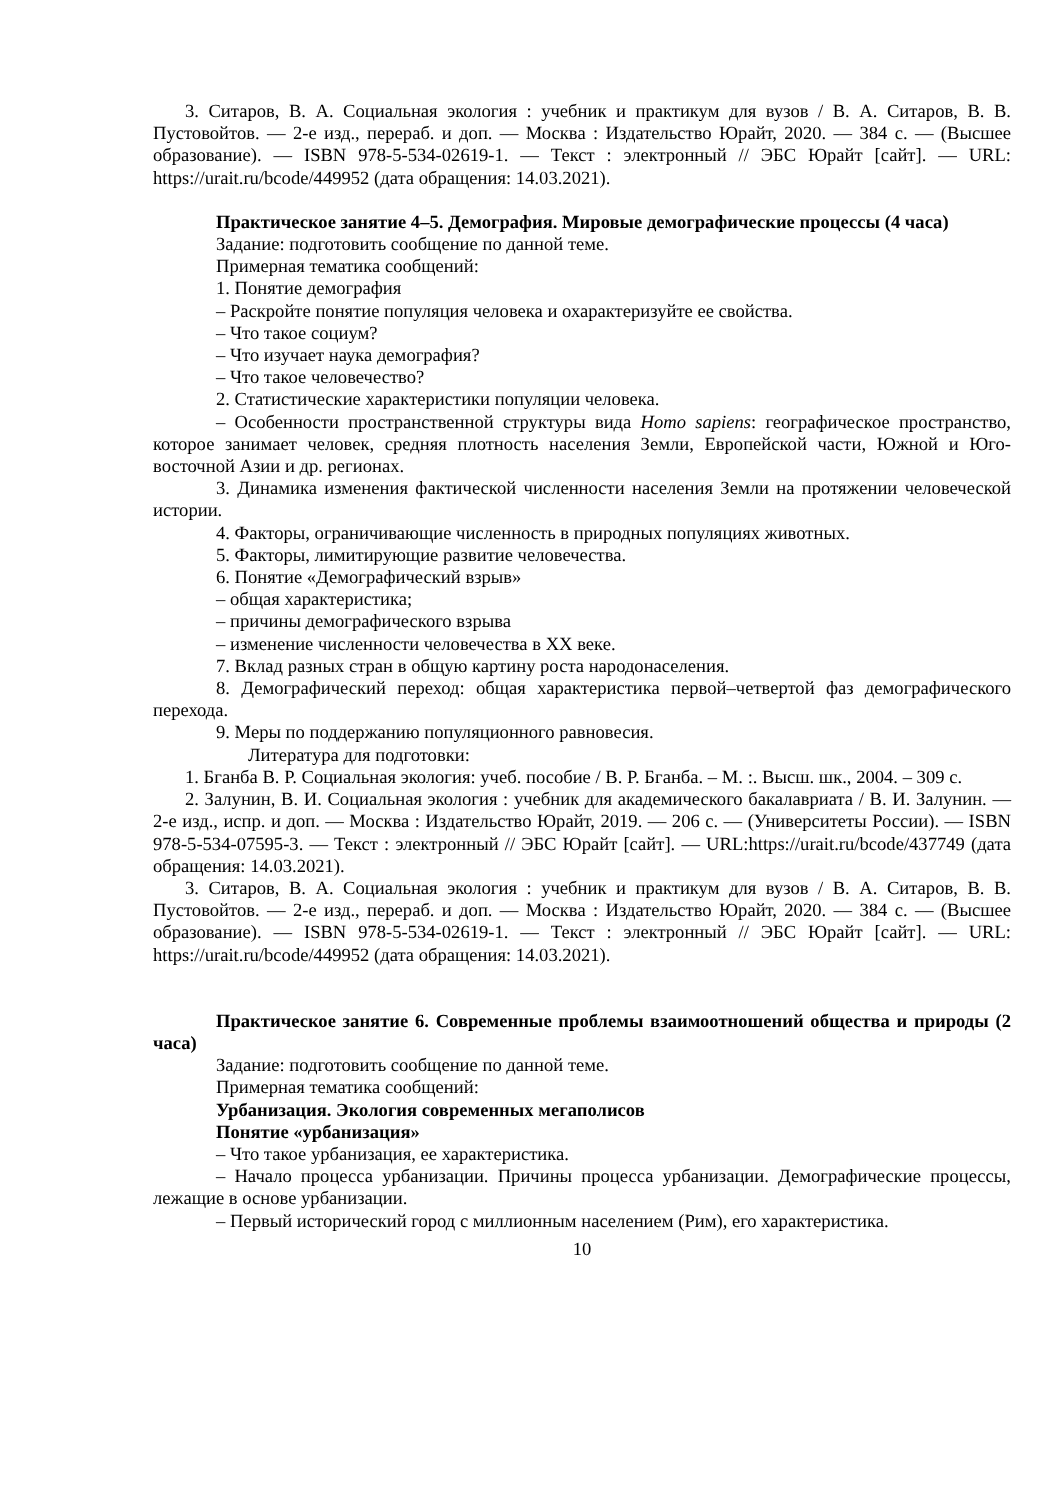3. Ситаров, В. А. Социальная экология : учебник и практикум для вузов / В. А. Ситаров, В. В. Пустовойтов. — 2-е изд., перераб. и доп. — Москва : Издательство Юрайт, 2020. — 384 с. — (Высшее образование). — ISBN 978-5-534-02619-1. — Текст : электронный // ЭБС Юрайт [сайт]. — URL: https://urait.ru/bcode/449952 (дата обращения: 14.03.2021).
Практическое занятие 4–5. Демография. Мировые демографические процессы (4 часа)
Задание: подготовить сообщение по данной теме.
Примерная тематика сообщений:
1. Понятие демография
– Раскройте понятие популяция человека и охарактеризуйте ее свойства.
– Что такое социум?
– Что изучает наука демография?
– Что такое человечество?
2. Статистические характеристики популяции человека.
– Особенности пространственной структуры вида Homo sapiens: географическое пространство, которое занимает человек, средняя плотность населения Земли, Европейской части, Южной и Юго-восточной Азии и др. регионах.
3. Динамика изменения фактической численности населения Земли на протяжении человеческой истории.
4. Факторы, ограничивающие численность в природных популяциях животных.
5. Факторы, лимитирующие развитие человечества.
6. Понятие «Демографический взрыв»
– общая характеристика;
– причины демографического взрыва
– изменение численности человечества в XX веке.
7. Вклад разных стран в общую картину роста народонаселения.
8. Демографический переход: общая характеристика первой–четвертой фаз демографического перехода.
9. Меры по поддержанию популяционного равновесия.
Литература для подготовки:
1. Бганба В. Р. Социальная экология: учеб. пособие / В. Р. Бганба. – М. :. Высш. шк., 2004. – 309 с.
2. Залунин, В. И. Социальная экология : учебник для академического бакалавриата / В. И. Залунин. — 2-е изд., испр. и доп. — Москва : Издательство Юрайт, 2019. — 206 с. — (Университеты России). — ISBN 978-5-534-07595-3. — Текст : электронный // ЭБС Юрайт [сайт]. — URL:https://urait.ru/bcode/437749 (дата обращения: 14.03.2021).
3. Ситаров, В. А. Социальная экология : учебник и практикум для вузов / В. А. Ситаров, В. В. Пустовойтов. — 2-е изд., перераб. и доп. — Москва : Издательство Юрайт, 2020. — 384 с. — (Высшее образование). — ISBN 978-5-534-02619-1. — Текст : электронный // ЭБС Юрайт [сайт]. — URL: https://urait.ru/bcode/449952 (дата обращения: 14.03.2021).
Практическое занятие 6. Современные проблемы взаимоотношений общества и природы (2 часа)
Задание: подготовить сообщение по данной теме.
Примерная тематика сообщений:
Урбанизация. Экология современных мегаполисов
Понятие «урбанизация»
– Что такое урбанизация, ее характеристика.
– Начало процесса урбанизации. Причины процесса урбанизации. Демографические процессы, лежащие в основе урбанизации.
– Первый исторический город с миллионным населением (Рим), его характеристика.
10